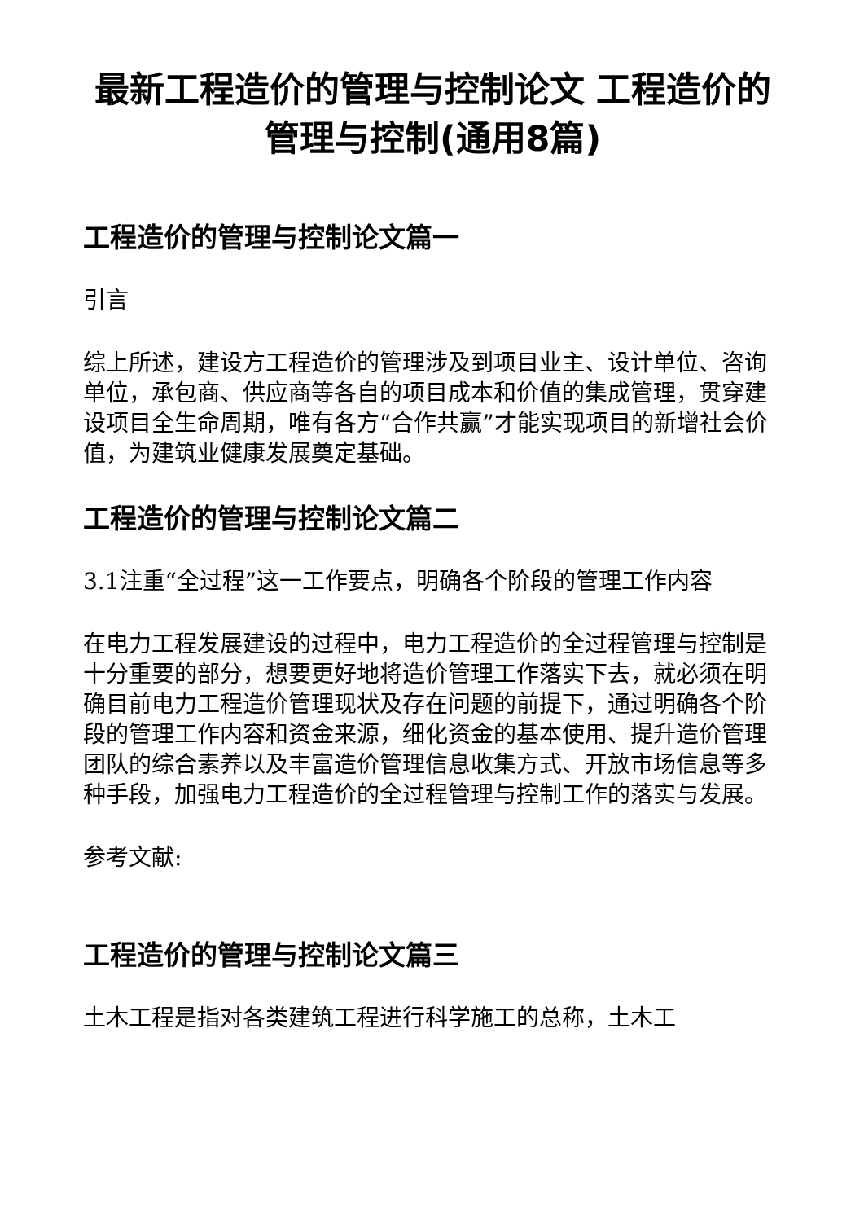最新工程造价的管理与控制论文 工程造价的管理与控制(通用8篇)
工程造价的管理与控制论文篇一
引言
综上所述，建设方工程造价的管理涉及到项目业主、设计单位、咨询单位，承包商、供应商等各自的项目成本和价值的集成管理，贯穿建设项目全生命周期，唯有各方“合作共赢”才能实现项目的新增社会价值，为建筑业健康发展奠定基础。
工程造价的管理与控制论文篇二
3.1注重“全过程”这一工作要点，明确各个阶段的管理工作内容
在电力工程发展建设的过程中，电力工程造价的全过程管理与控制是十分重要的部分，想要更好地将造价管理工作落实下去，就必须在明确目前电力工程造价管理现状及存在问题的前提下，通过明确各个阶段的管理工作内容和资金来源，细化资金的基本使用、提升造价管理团队的综合素养以及丰富造价管理信息收集方式、开放市场信息等多种手段，加强电力工程造价的全过程管理与控制工作的落实与发展。
参考文献:
工程造价的管理与控制论文篇三
土木工程是指对各类建筑工程进行科学施工的总称，土木工